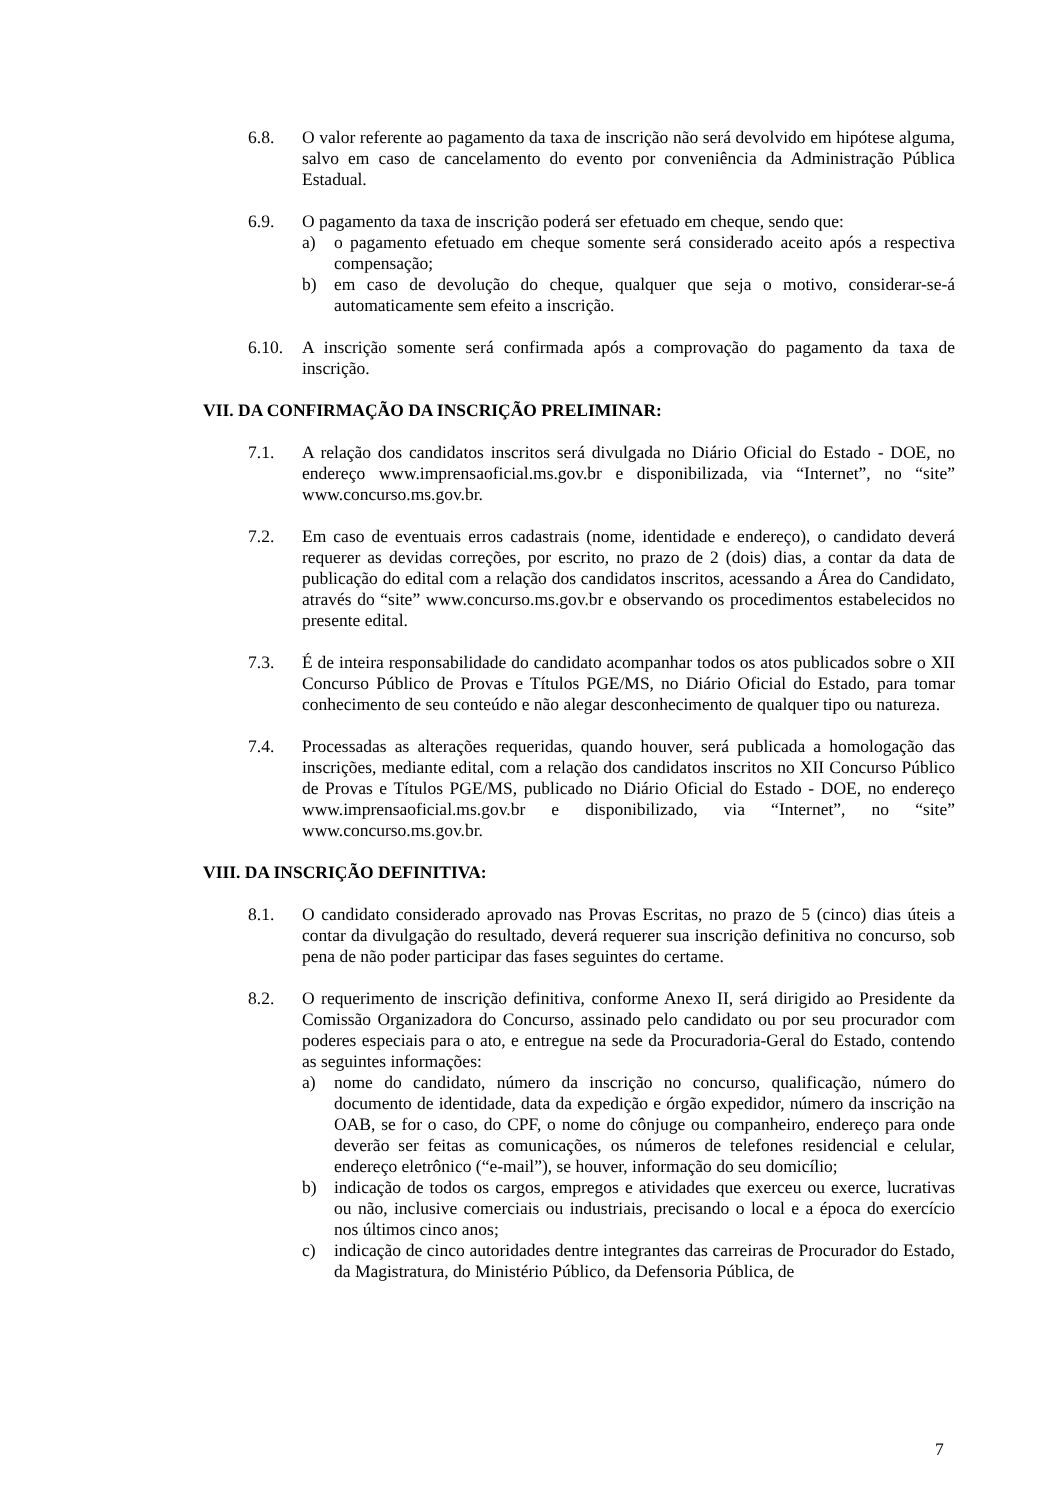6.8. O valor referente ao pagamento da taxa de inscrição não será devolvido em hipótese alguma, salvo em caso de cancelamento do evento por conveniência da Administração Pública Estadual.
6.9. O pagamento da taxa de inscrição poderá ser efetuado em cheque, sendo que:
a) o pagamento efetuado em cheque somente será considerado aceito após a respectiva compensação;
b) em caso de devolução do cheque, qualquer que seja o motivo, considerar-se-á automaticamente sem efeito a inscrição.
6.10. A inscrição somente será confirmada após a comprovação do pagamento da taxa de inscrição.
VII. DA CONFIRMAÇÃO DA INSCRIÇÃO PRELIMINAR:
7.1. A relação dos candidatos inscritos será divulgada no Diário Oficial do Estado - DOE, no endereço www.imprensaoficial.ms.gov.br e disponibilizada, via “Internet”, no “site” www.concurso.ms.gov.br.
7.2. Em caso de eventuais erros cadastrais (nome, identidade e endereço), o candidato deverá requerer as devidas correções, por escrito, no prazo de 2 (dois) dias, a contar da data de publicação do edital com a relação dos candidatos inscritos, acessando a Área do Candidato, através do “site” www.concurso.ms.gov.br e observando os procedimentos estabelecidos no presente edital.
7.3. É de inteira responsabilidade do candidato acompanhar todos os atos publicados sobre o XII Concurso Público de Provas e Títulos PGE/MS, no Diário Oficial do Estado, para tomar conhecimento de seu conteúdo e não alegar desconhecimento de qualquer tipo ou natureza.
7.4. Processadas as alterações requeridas, quando houver, será publicada a homologação das inscrições, mediante edital, com a relação dos candidatos inscritos no XII Concurso Público de Provas e Títulos PGE/MS, publicado no Diário Oficial do Estado - DOE, no endereço www.imprensaoficial.ms.gov.br e disponibilizado, via “Internet”, no “site” www.concurso.ms.gov.br.
VIII. DA INSCRIÇÃO DEFINITIVA:
8.1. O candidato considerado aprovado nas Provas Escritas, no prazo de 5 (cinco) dias úteis a contar da divulgação do resultado, deverá requerer sua inscrição definitiva no concurso, sob pena de não poder participar das fases seguintes do certame.
8.2. O requerimento de inscrição definitiva, conforme Anexo II, será dirigido ao Presidente da Comissão Organizadora do Concurso, assinado pelo candidato ou por seu procurador com poderes especiais para o ato, e entregue na sede da Procuradoria-Geral do Estado, contendo as seguintes informações:
a) nome do candidato, número da inscrição no concurso, qualificação, número do documento de identidade, data da expedição e órgão expedidor, número da inscrição na OAB, se for o caso, do CPF, o nome do cônjuge ou companheiro, endereço para onde deverão ser feitas as comunicações, os números de telefones residencial e celular, endereço eletrônico (“e-mail”), se houver, informação do seu domicílio;
b) indicação de todos os cargos, empregos e atividades que exerceu ou exerce, lucrativas ou não, inclusive comerciais ou industriais, precisando o local e a época do exercício nos últimos cinco anos;
c) indicação de cinco autoridades dentre integrantes das carreiras de Procurador do Estado, da Magistratura, do Ministério Público, da Defensoria Pública, de
7